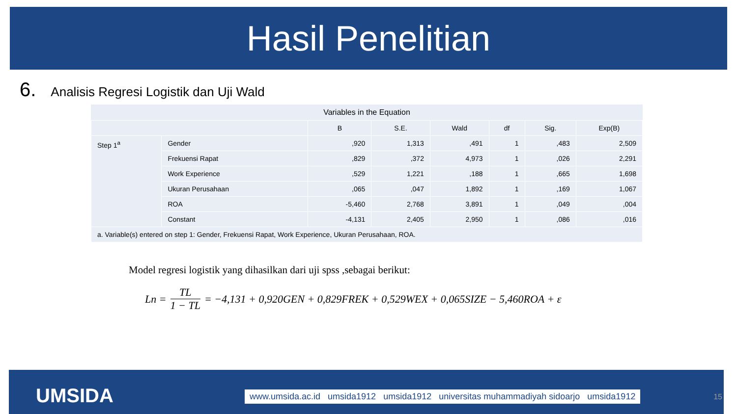Hasil Penelitian
6. Analisis Regresi Logistik dan Uji Wald
| Variables in the Equation | | | | | | | |
| | | B | S.E. | Wald | df | Sig. | Exp(B) |
| Step 1<sup>a</sup> | Gender | ,920 | 1,313 | ,491 | 1 | ,483 | 2,509 |
| | Frekuensi Rapat | ,829 | ,372 | 4,973 | 1 | ,026 | 2,291 |
| | Work Experience | ,529 | 1,221 | ,188 | 1 | ,665 | 1,698 |
| | Ukuran Perusahaan | ,065 | ,047 | 1,892 | 1 | ,169 | 1,067 |
| | ROA | -5,460 | 2,768 | 3,891 | 1 | ,049 | ,004 |
| | Constant | -4,131 | 2,405 | 2,950 | 1 | ,086 | ,016 |
| a. Variable(s) entered on step 1: Gender, Frekuensi Rapat, Work Experience, Ukuran Perusahaan, ROA. | | | | | | | |
Model regresi logistik yang dihasilkan dari uji spss ,sebagai berikut:
Ln = TL 1 − TL = −4,131 + 0,920GEN + 0,829FREK + 0,529WEX + 0,065SIZE − 5,460ROA + ε
UMSIDA
www.umsida.ac.id umsida1912 umsida1912 universitas muhammadiyah sidoarjo umsida1912
15